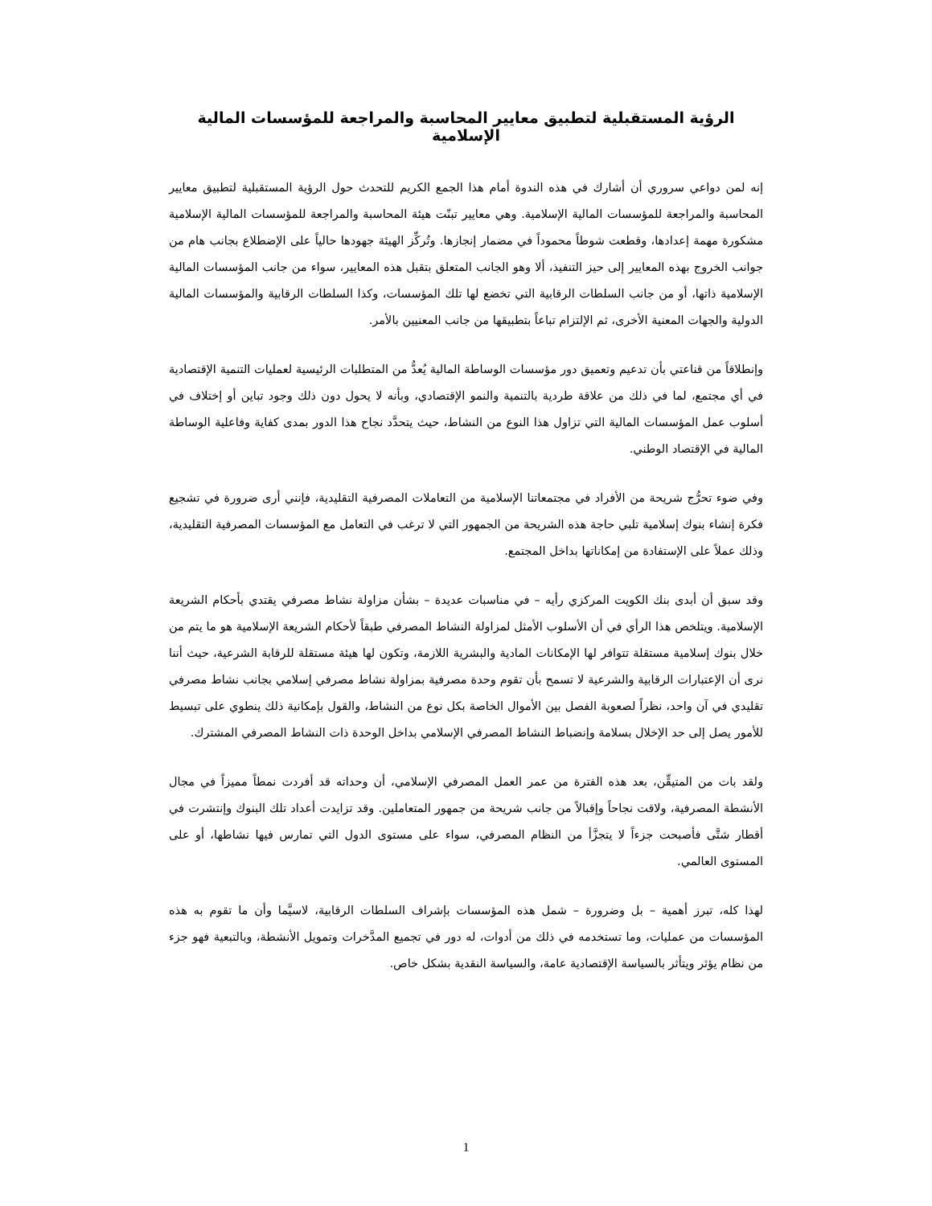الرؤية المستقبلية لتطبيق معايير المحاسبة والمراجعة للمؤسسات المالية الإسلامية
إنه لمن دواعي سروري أن أشارك في هذه الندوة أمام هذا الجمع الكريم للتحدث حول الرؤية المستقبلية لتطبيق معايير المحاسبة والمراجعة للمؤسسات المالية الإسلامية. وهي معايير تبنّت هيئة المحاسبة والمراجعة للمؤسسات المالية الإسلامية مشكورة مهمة إعدادها، وقطعت شوطاً محموداً في مضمار إنجازها. وتُركِّز الهيئة جهودها حالياً على الإضطلاع بجانب هام من جوانب الخروج بهذه المعايير إلى حيز التنفيذ، ألا وهو الجانب المتعلق بتقبل هذه المعايير، سواء من جانب المؤسسات المالية الإسلامية ذاتها، أو من جانب السلطات الرقابية التي تخضع لها تلك المؤسسات، وكذا السلطات الرقابية والمؤسسات المالية الدولية والجهات المعنية الأخرى، ثم الإلتزام تباعاً بتطبيقها من جانب المعنيين بالأمر.
وإنطلاقاً من قناعتي بأن تدعيم وتعميق دور مؤسسات الوساطة المالية يُعدُّ من المتطلبات الرئيسية لعمليات التنمية الإقتصادية في أي مجتمع، لما في ذلك من علاقة طردية بالتنمية والنمو الإقتصادي، وبأنه لا يحول دون ذلك وجود تباين أو إختلاف في أسلوب عمل المؤسسات المالية التي تزاول هذا النوع من النشاط، حيث يتحدَّد نجاح هذا الدور بمدى كفاية وفاعلية الوساطة المالية في الإقتصاد الوطني.
وفي ضوء تحرُّج شريحة من الأفراد في مجتمعاتنا الإسلامية من التعاملات المصرفية التقليدية، فإنني أرى ضرورة في تشجيع فكرة إنشاء بنوك إسلامية تلبي حاجة هذه الشريحة من الجمهور التي لا ترغب في التعامل مع المؤسسات المصرفية التقليدية، وذلك عملاً على الإستفادة من إمكاناتها بداخل المجتمع.
وقد سبق أن أبدى بنك الكويت المركزي رأيه – في مناسبات عديدة – بشأن مزاولة نشاط مصرفي يقتدي بأحكام الشريعة الإسلامية. ويتلخص هذا الرأي في أن الأسلوب الأمثل لمزاولة النشاط المصرفي طبقاً لأحكام الشريعة الإسلامية هو ما يتم من خلال بنوك إسلامية مستقلة تتوافر لها الإمكانات المادية والبشرية اللازمة، وتكون لها هيئة مستقلة للرقابة الشرعية، حيث أننا نرى أن الإعتبارات الرقابية والشرعية لا تسمح بأن تقوم وحدة مصرفية بمزاولة نشاط مصرفي إسلامي بجانب نشاط مصرفي تقليدي في آن واحد، نظراً لصعوبة الفصل بين الأموال الخاصة بكل نوع من النشاط، والقول بإمكانية ذلك ينطوي على تبسيط للأمور يصل إلى حد الإخلال بسلامة وإنضباط النشاط المصرفي الإسلامي بداخل الوحدة ذات النشاط المصرفي المشترك.
ولقد بات من المتيقِّن، بعد هذه الفترة من عمر العمل المصرفي الإسلامي، أن وحداته قد أفردت نمطاً مميزاً في مجال الأنشطة المصرفية، ولاقت نجاحاً وإقبالاً من جانب شريحة من جمهور المتعاملين. وقد تزايدت أعداد تلك البنوك وإنتشرت في أقطار شتَّى فأصبحت جزءاً لا يتجزَّأ من النظام المصرفي، سواء على مستوى الدول التي تمارس فيها نشاطها، أو على المستوى العالمي.
لهذا كله، تبرز أهمية – بل وضرورة – شمل هذه المؤسسات بإشراف السلطات الرقابية، لاسيَّما وأن ما تقوم به هذه المؤسسات من عمليات، وما تستخدمه في ذلك من أدوات، له دور في تجميع المدَّخرات وتمويل الأنشطة، وبالتبعية فهو جزء من نظام يؤثر ويتأثر بالسياسة الإقتصادية عامة، والسياسة النقدية بشكل خاص.
1